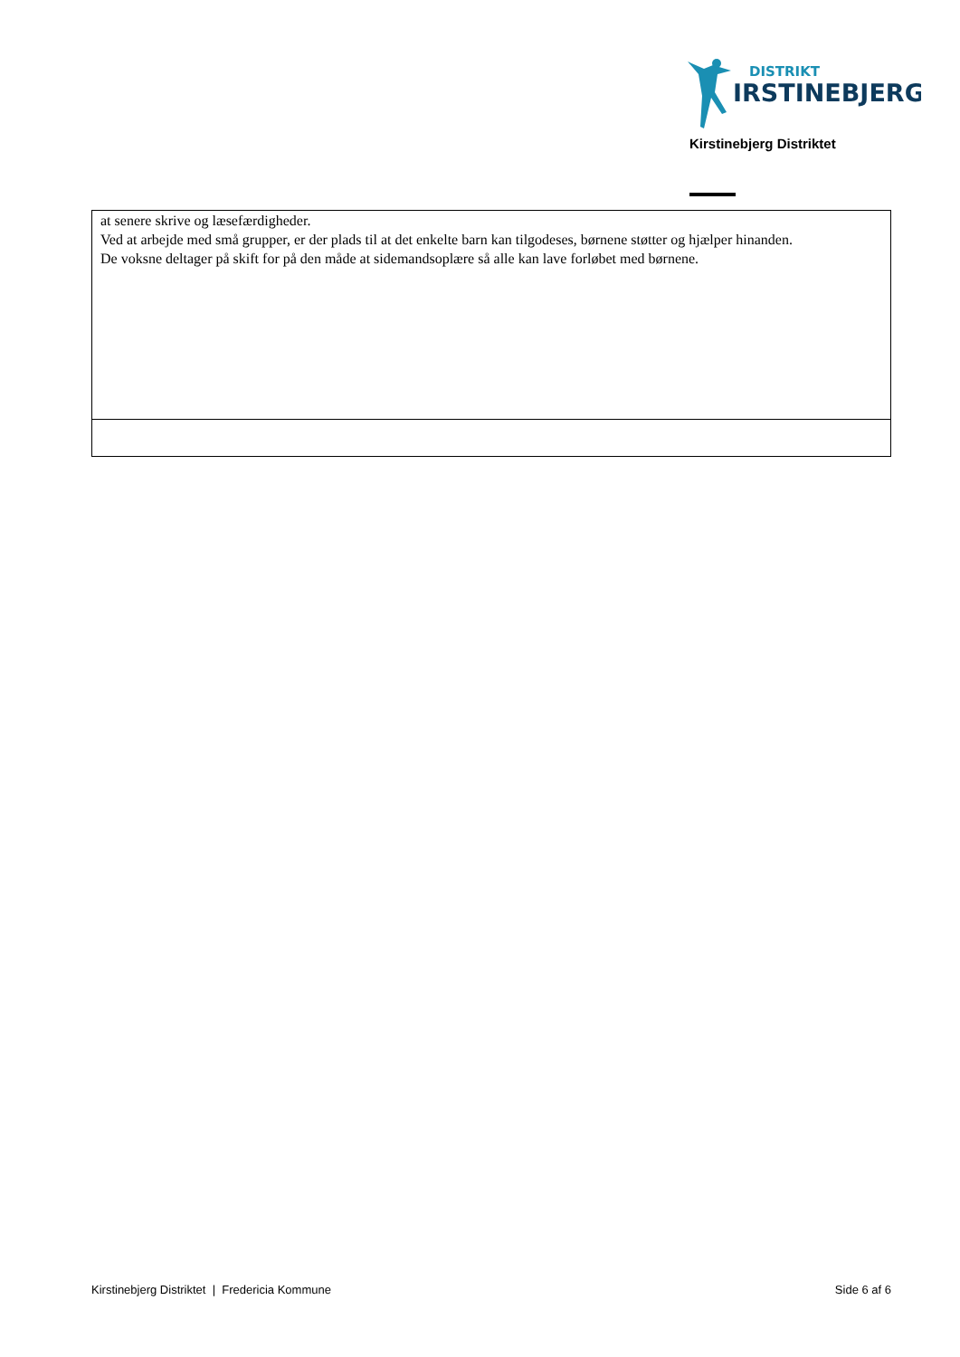DISTRIKT
IRSTINEBJERG
Kirstinebjerg Distriktet
| at senere skrive og læsefærdigheder. Ved at arbejde med små grupper, er der plads til at det enkelte barn kan tilgodeses, børnene støtter og hjælper hinanden. De voksne deltager på skift for på den måde at sidemandsoplære så alle kan lave forløbet med børnene. |
Kirstinebjerg Distriktet | Fredericia Kommune Side 6 af 6